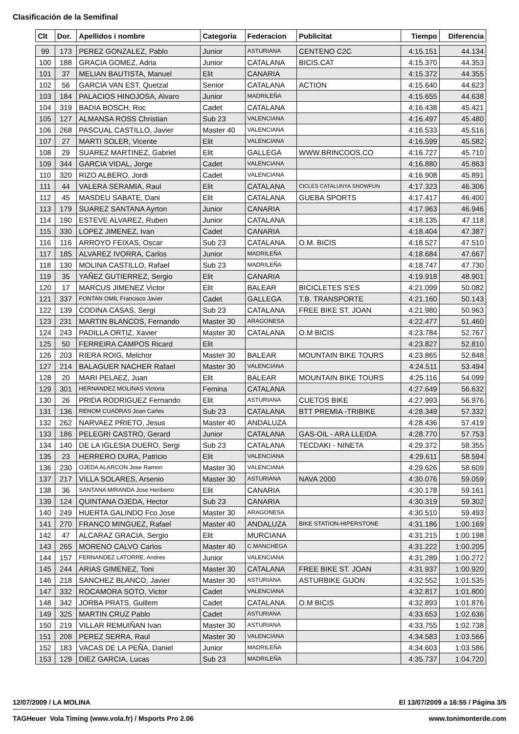Clasificación de la Semifinal
| Clt | Dor. | Apellidos i nombre | Categoria | Federacion | Publicitat | Tiempo | Diferencia |
| --- | --- | --- | --- | --- | --- | --- | --- |
| 99 | 173 | PEREZ GONZALEZ, Pablo | Junior | ASTURIANA | CENTENO C2C | 4:15.151 | 44.134 |
| 100 | 188 | GRACIA GOMEZ, Adria | Junior | CATALANA | BICIS.CAT | 4:15.370 | 44.353 |
| 101 | 37 | MELIAN BAUTISTA, Manuel | Elit | CANARIA | | 4:15.372 | 44.355 |
| 102 | 56 | GARCIA VAN EST, Quetzal | Senior | CATALANA | ACTION | 4:15.640 | 44.623 |
| 103 | 184 | PALACIOS HINOJOSA, Alvaro | Junior | MADRILEÑA | | 4:15.655 | 44.638 |
| 104 | 319 | BADIA BOSCH, Roc | Cadet | CATALANA | | 4:16.438 | 45.421 |
| 105 | 127 | ALMANSA ROSS Christian | Sub 23 | VALENCIANA | | 4:16.497 | 45.480 |
| 106 | 268 | PASCUAL CASTILLO, Javier | Master 40 | VALENCIANA | | 4:16.533 | 45.516 |
| 107 | 27 | MARTI SOLER, Vicente | Elit | VALENCIANA | | 4:16.599 | 45.582 |
| 108 | 29 | SUAREZ MARTINEZ, Gabriel | Elit | GALLEGA | WWW.BRINCOOS.CO | 4:16.727 | 45.710 |
| 109 | 344 | GARCIA VIDAL, Jorge | Cadet | VALENCIANA | | 4:16.880 | 45.863 |
| 110 | 320 | RIZO ALBERO, Jordi | Cadet | VALENCIANA | | 4:16.908 | 45.891 |
| 111 | 44 | VALERA SERAMIA, Raul | Elit | CATALANA | CICLES CATALUNYA SNOWFUN | 4:17.323 | 46.306 |
| 112 | 45 | MASDEU SABATE, Dani | Elit | CATALANA | GUEBA SPORTS | 4:17.417 | 46.400 |
| 113 | 179 | SUAREZ SANTANA Ayrton | Junior | CANARIA | | 4:17.963 | 46.946 |
| 114 | 190 | ESTEVE ALVAREZ, Ruben | Junior | CATALANA | | 4:18.135 | 47.118 |
| 115 | 330 | LOPEZ JIMENEZ, Ivan | Cadet | CANARIA | | 4:18.404 | 47.387 |
| 116 | 116 | ARROYO FEIXAS, Oscar | Sub 23 | CATALANA | O.M. BICIS | 4:18.527 | 47.510 |
| 117 | 185 | ALVAREZ IVORRA, Carlos | Junior | MADRILEÑA | | 4:18.684 | 47.667 |
| 118 | 130 | MOLINA CASTILLO, Rafael | Sub 23 | MADRILEÑA | | 4:18.747 | 47.730 |
| 119 | 35 | YAÑEZ GUTIERREZ, Sergio | Elit | CANARIA | | 4:19.918 | 48.901 |
| 120 | 17 | MARCUS JIMENEZ Victor | Elit | BALEAR | BICICLETES S'ES | 4:21.099 | 50.082 |
| 121 | 337 | FONTAN OMIL Francisco Javier | Cadet | GALLEGA | T.B. TRANSPORTE | 4:21.160 | 50.143 |
| 122 | 139 | CODINA CASAS, Sergi | Sub 23 | CATALANA | FREE BIKE ST. JOAN | 4:21.980 | 50.963 |
| 123 | 231 | MARTIN BLANCOS, Fernando | Master 30 | ARAGONESA | | 4:22.477 | 51.460 |
| 124 | 243 | PADILLA ORTIZ, Xavier | Master 30 | CATALANA | O.M BICIS | 4:23.784 | 52.767 |
| 125 | 50 | FERREIRA CAMPOS Ricard | Elit | | | 4:23.827 | 52.810 |
| 126 | 203 | RIERA ROIG, Melchor | Master 30 | BALEAR | MOUNTAIN BIKE TOURS | 4:23.865 | 52.848 |
| 127 | 214 | BALAGUER NACHER Rafael | Master 30 | VALENCIANA | | 4:24.511 | 53.494 |
| 128 | 20 | MARI PELAEZ, Juan | Elit | BALEAR | MOUNTAIN BIKE TOURS | 4:25.116 | 54.099 |
| 129 | 301 | HERNANDEZ MOLINAS Victoria | Femina | CATALANA | | 4:27.649 | 56.632 |
| 130 | 26 | PRIDA RODRIGUEZ Fernando | Elit | ASTURIANA | CUETOS BIKE | 4:27.993 | 56.976 |
| 131 | 136 | RENOM CUADRAS Joan Carles | Sub 23 | CATALANA | BTT PREMIA -TRIBIKE | 4:28.349 | 57.332 |
| 132 | 262 | NARVAEZ PRIETO, Jesus | Master 40 | ANDALUZA | | 4:28.436 | 57.419 |
| 133 | 186 | PELEGRI CASTRO, Gerard | Junior | CATALANA | GAS-OIL - ARA LLEIDA | 4:28.770 | 57.753 |
| 134 | 140 | DE LA IGLESIA DUERO, Sergi | Sub 23 | CATALANA | TECDAKI - NINETA | 4:29.372 | 58.355 |
| 135 | 23 | HERRERO DURA, Patricio | Elit | VALENCIANA | | 4:29.611 | 58.594 |
| 136 | 230 | OJEDA ALARCON Jose Ramon | Master 30 | VALENCIANA | | 4:29.626 | 58.609 |
| 137 | 217 | VILLA SOLARES, Arsenio | Master 30 | ASTURIANA | NAVA 2000 | 4:30.076 | 59.059 |
| 138 | 36 | SANTANA MIRANDA Jose Heriberto | Elit | CANARIA | | 4:30.178 | 59.161 |
| 139 | 124 | QUINTANA OJEDA, Hector | Sub 23 | CANARIA | | 4:30.319 | 59.302 |
| 140 | 249 | HUERTA GALINDO Fco Jose | Master 30 | ARAGONESA | | 4:30.510 | 59.493 |
| 141 | 270 | FRANCO MINGUEZ, Rafael | Master 40 | ANDALUZA | BIKE STATION-HIPERSTONE | 4:31.186 | 1:00.169 |
| 142 | 47 | ALCARAZ GRACIA, Sergio | Elit | MURCIANA | | 4:31.215 | 1:00.198 |
| 143 | 265 | MORENO CALVO Carlos | Master 40 | C.MANCHEGA | | 4:31.222 | 1:00.205 |
| 144 | 157 | FERNANDEZ LATORRE, Andres | Junior | VALENCIANA | | 4:31.289 | 1:00.272 |
| 145 | 244 | ARIAS GIMENEZ, Toni | Master 30 | CATALANA | FREE BIKE ST. JOAN | 4:31.937 | 1:00.920 |
| 146 | 218 | SANCHEZ BLANCO, Javier | Master 30 | ASTURIANA | ASTURBIKE GIJON | 4:32.552 | 1:01.535 |
| 147 | 332 | ROCAMORA SOTO, Victor | Cadet | VALENCIANA | | 4:32.817 | 1:01.800 |
| 148 | 342 | JORBA PRATS, Guillem | Cadet | CATALANA | O.M BICIS | 4:32.893 | 1:01.876 |
| 149 | 325 | MARTIN CRUZ Pablo | Cadet | ASTURIANA | | 4:33.653 | 1:02.636 |
| 150 | 219 | VILLAR REMUIÑAN Ivan | Master 30 | ASTURIANA | | 4:33.755 | 1:02.738 |
| 151 | 208 | PEREZ SERRA, Raul | Master 30 | VALENCIANA | | 4:34.583 | 1:03.566 |
| 152 | 183 | VACAS DE LA PEÑA, Daniel | Junior | MADRILEÑA | | 4:34.603 | 1:03.586 |
| 153 | 129 | DIEZ GARCIA, Lucas | Sub 23 | MADRILEÑA | | 4:35.737 | 1:04.720 |
12/07/2009 / LA MOLINA El 13/07/2009 a 16:55 / Página 3/5
TAGHeuer Vola Timing (www.vola.fr) / Msports Pro 2.06 www.tonimonterde.com